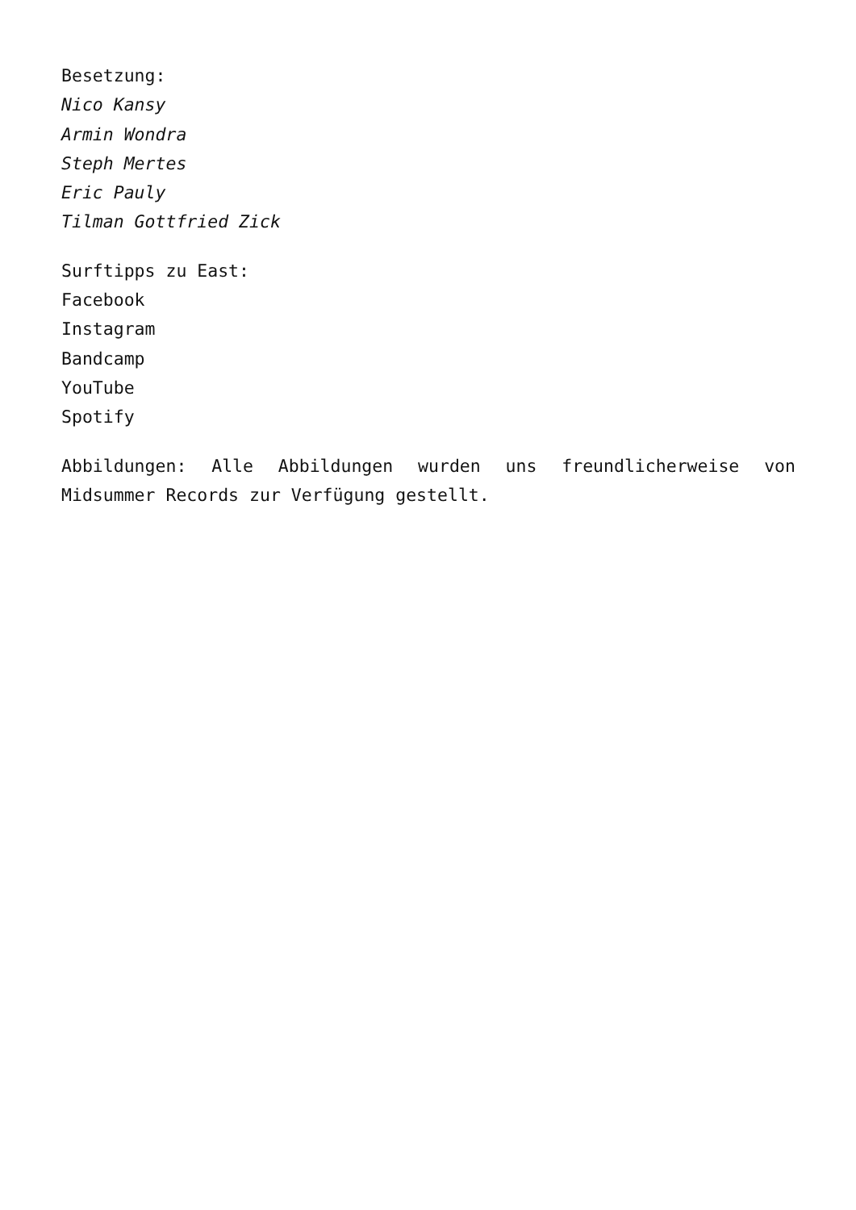Besetzung:
Nico Kansy
Armin Wondra
Steph Mertes
Eric Pauly
Tilman Gottfried Zick
Surftipps zu East:
Facebook
Instagram
Bandcamp
YouTube
Spotify
Abbildungen: Alle Abbildungen wurden uns freundlicherweise von Midsummer Records zur Verfügung gestellt.